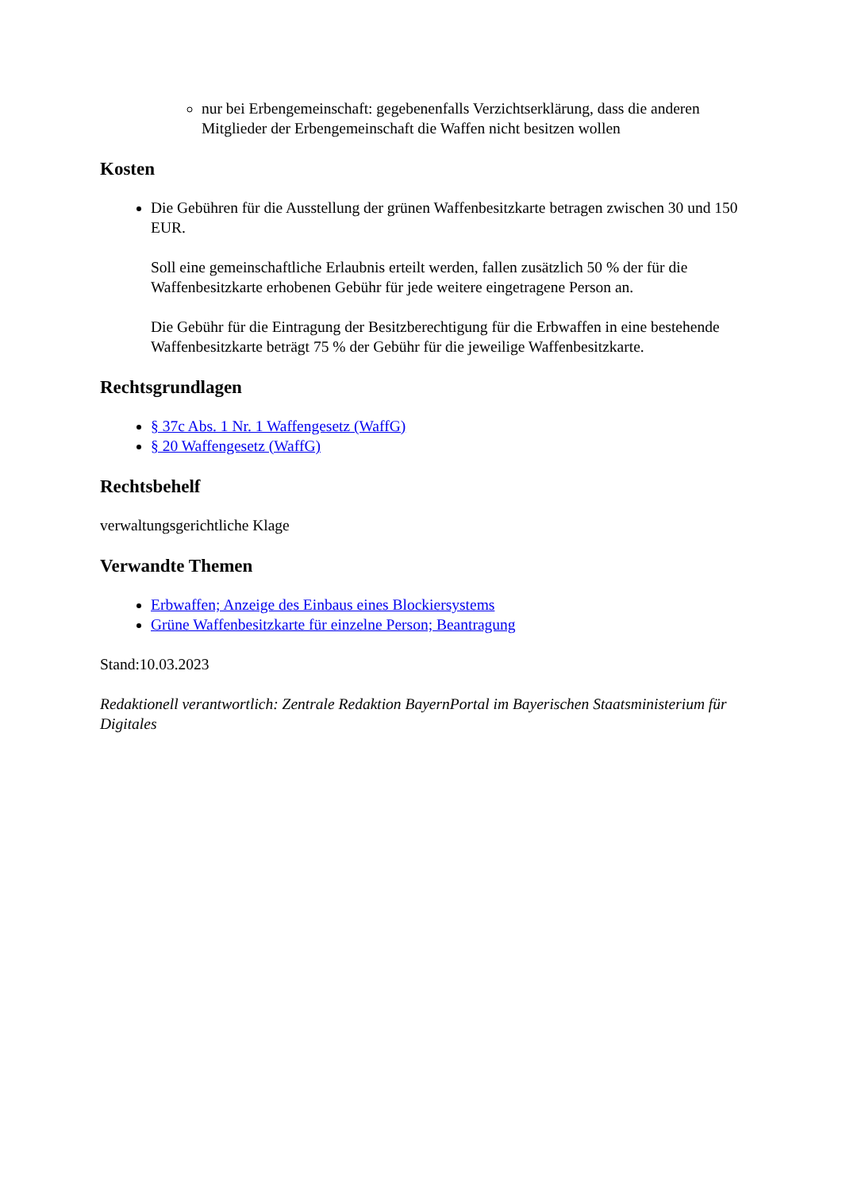nur bei Erbengemeinschaft: gegebenenfalls Verzichtserklärung, dass die anderen Mitglieder der Erbengemeinschaft die Waffen nicht besitzen wollen
Kosten
Die Gebühren für die Ausstellung der grünen Waffenbesitzkarte betragen zwischen 30 und 150 EUR.
Soll eine gemeinschaftliche Erlaubnis erteilt werden, fallen zusätzlich 50 % der für die Waffenbesitzkarte erhobenen Gebühr für jede weitere eingetragene Person an.
Die Gebühr für die Eintragung der Besitzberechtigung für die Erbwaffen in eine bestehende Waffenbesitzkarte beträgt 75 % der Gebühr für die jeweilige Waffenbesitzkarte.
Rechtsgrundlagen
§ 37c Abs. 1 Nr. 1 Waffengesetz (WaffG)
§ 20 Waffengesetz (WaffG)
Rechtsbehelf
verwaltungsgerichtliche Klage
Verwandte Themen
Erbwaffen; Anzeige des Einbaus eines Blockiersystems
Grüne Waffenbesitzkarte für einzelne Person; Beantragung
Stand:10.03.2023
Redaktionell verantwortlich: Zentrale Redaktion BayernPortal im Bayerischen Staatsministerium für Digitales